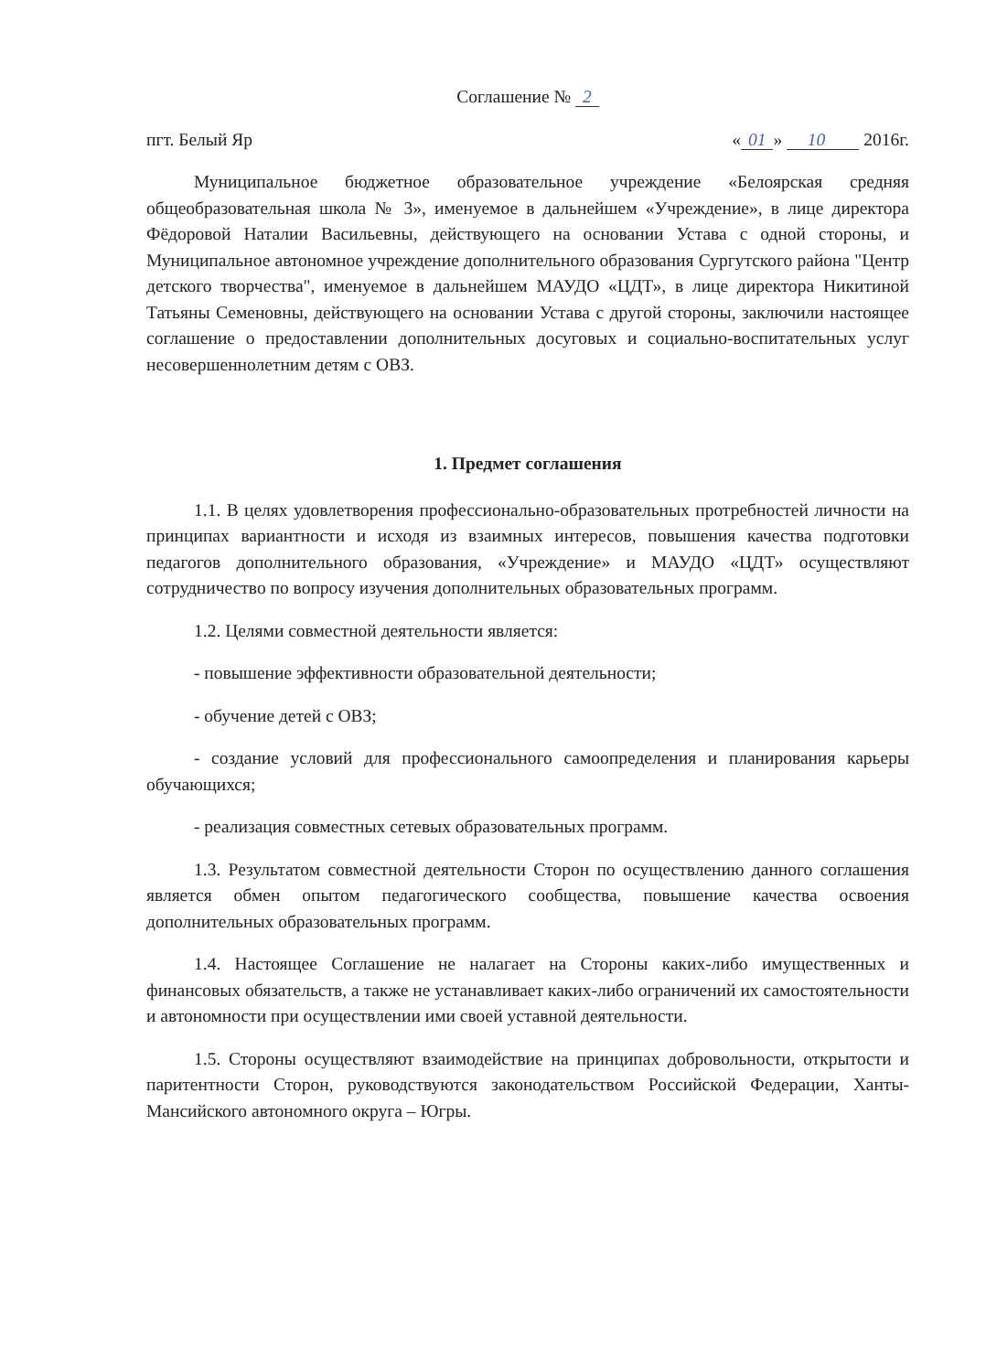Соглашение № 2
пгт. Белый Яр « 01 » 10 2016г.
Муниципальное бюджетное образовательное учреждение «Белоярская средняя общеобразовательная школа № 3», именуемое в дальнейшем «Учреждение», в лице директора Фёдоровой Наталии Васильевны, действующего на основании Устава с одной стороны, и Муниципальное автономное учреждение дополнительного образования Сургутского района "Центр детского творчества", именуемое в дальнейшем МАУДО «ЦДТ», в лице директора Никитиной Татьяны Семеновны, действующего на основании Устава с другой стороны, заключили настоящее соглашение о предоставлении дополнительных досуговых и социально-воспитательных услуг несовершеннолетним детям с ОВЗ.
1. Предмет соглашения
1.1. В целях удовлетворения профессионально-образовательных протребностей личности на принципах вариантности и исходя из взаимных интересов, повышения качества подготовки педагогов дополнительного образования, «Учреждение» и МАУДО «ЦДТ» осуществляют сотрудничество по вопросу изучения дополнительных образовательных программ.
1.2. Целями совместной деятельности является:
- повышение эффективности образовательной деятельности;
- обучение детей с ОВЗ;
- создание условий для профессионального самоопределения и планирования карьеры обучающихся;
- реализация совместных сетевых образовательных программ.
1.3. Результатом совместной деятельности Сторон по осуществлению данного соглашения является обмен опытом педагогического сообщества, повышение качества освоения дополнительных образовательных программ.
1.4. Настоящее Соглашение не налагает на Стороны каких-либо имущественных и финансовых обязательств, а также не устанавливает каких-либо ограничений их самостоятельности и автономности при осуществлении ими своей уставной деятельности.
1.5. Стороны осуществляют взаимодействие на принципах добровольности, открытости и паритентности Сторон, руководствуются законодательством Российской Федерации, Ханты-Мансийского автономного округа – Югры.